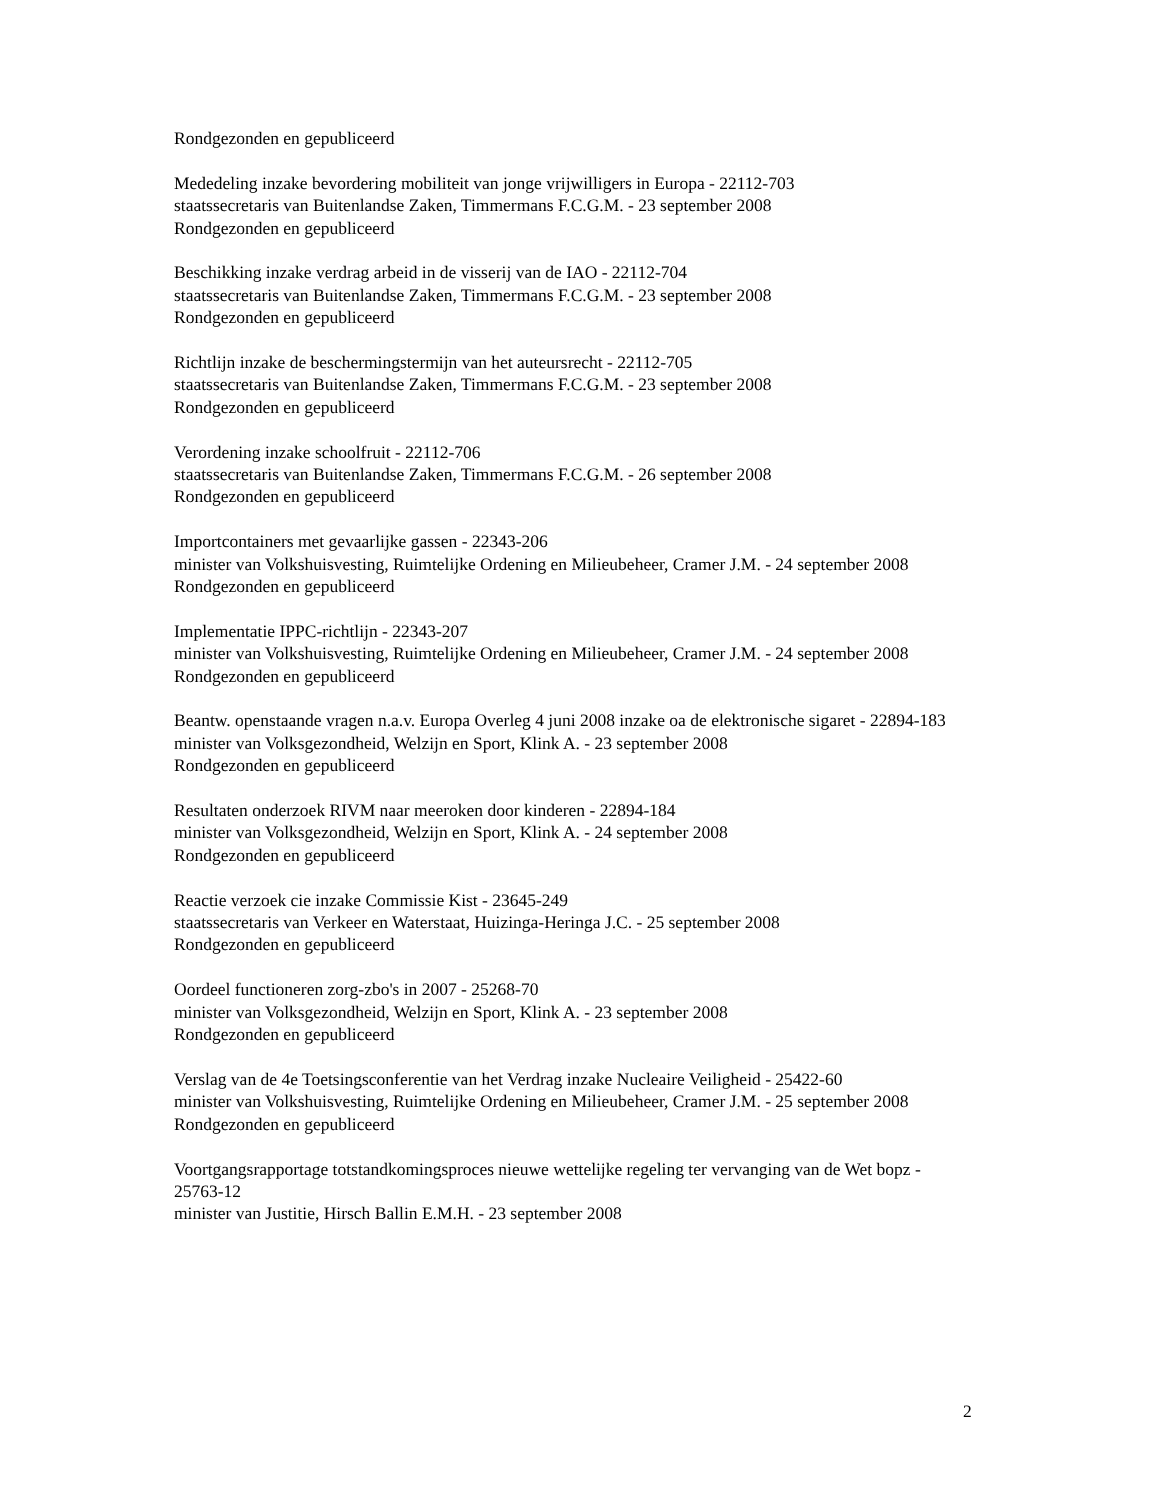Rondgezonden en gepubliceerd
Mededeling inzake bevordering mobiliteit van jonge vrijwilligers in Europa - 22112-703
staatssecretaris van Buitenlandse Zaken, Timmermans F.C.G.M. - 23 september 2008
Rondgezonden en gepubliceerd
Beschikking inzake verdrag arbeid in de visserij van de IAO - 22112-704
staatssecretaris van Buitenlandse Zaken, Timmermans F.C.G.M. - 23 september 2008
Rondgezonden en gepubliceerd
Richtlijn inzake de beschermingstermijn van het auteursrecht - 22112-705
staatssecretaris van Buitenlandse Zaken, Timmermans F.C.G.M. - 23 september 2008
Rondgezonden en gepubliceerd
Verordening inzake schoolfruit - 22112-706
staatssecretaris van Buitenlandse Zaken, Timmermans F.C.G.M. - 26 september 2008
Rondgezonden en gepubliceerd
Importcontainers met gevaarlijke gassen - 22343-206
minister van Volkshuisvesting, Ruimtelijke Ordening en Milieubeheer, Cramer J.M. - 24 september 2008
Rondgezonden en gepubliceerd
Implementatie IPPC-richtlijn - 22343-207
minister van Volkshuisvesting, Ruimtelijke Ordening en Milieubeheer, Cramer J.M. - 24 september 2008
Rondgezonden en gepubliceerd
Beantw. openstaande vragen n.a.v. Europa Overleg 4 juni 2008 inzake oa de elektronische sigaret - 22894-183
minister van Volksgezondheid, Welzijn en Sport, Klink A. - 23 september 2008
Rondgezonden en gepubliceerd
Resultaten onderzoek RIVM naar meeroken door kinderen - 22894-184
minister van Volksgezondheid, Welzijn en Sport, Klink A. - 24 september 2008
Rondgezonden en gepubliceerd
Reactie verzoek cie inzake Commissie Kist - 23645-249
staatssecretaris van Verkeer en Waterstaat, Huizinga-Heringa J.C. - 25 september 2008
Rondgezonden en gepubliceerd
Oordeel functioneren zorg-zbo's in 2007 - 25268-70
minister van Volksgezondheid, Welzijn en Sport, Klink A. - 23 september 2008
Rondgezonden en gepubliceerd
Verslag van de 4e Toetsingsconferentie van het Verdrag inzake Nucleaire Veiligheid - 25422-60
minister van Volkshuisvesting, Ruimtelijke Ordening en Milieubeheer, Cramer J.M. - 25 september 2008
Rondgezonden en gepubliceerd
Voortgangsrapportage totstandkomingsproces nieuwe wettelijke regeling ter vervanging van de Wet bopz - 25763-12
minister van Justitie, Hirsch Ballin E.M.H. - 23 september 2008
2